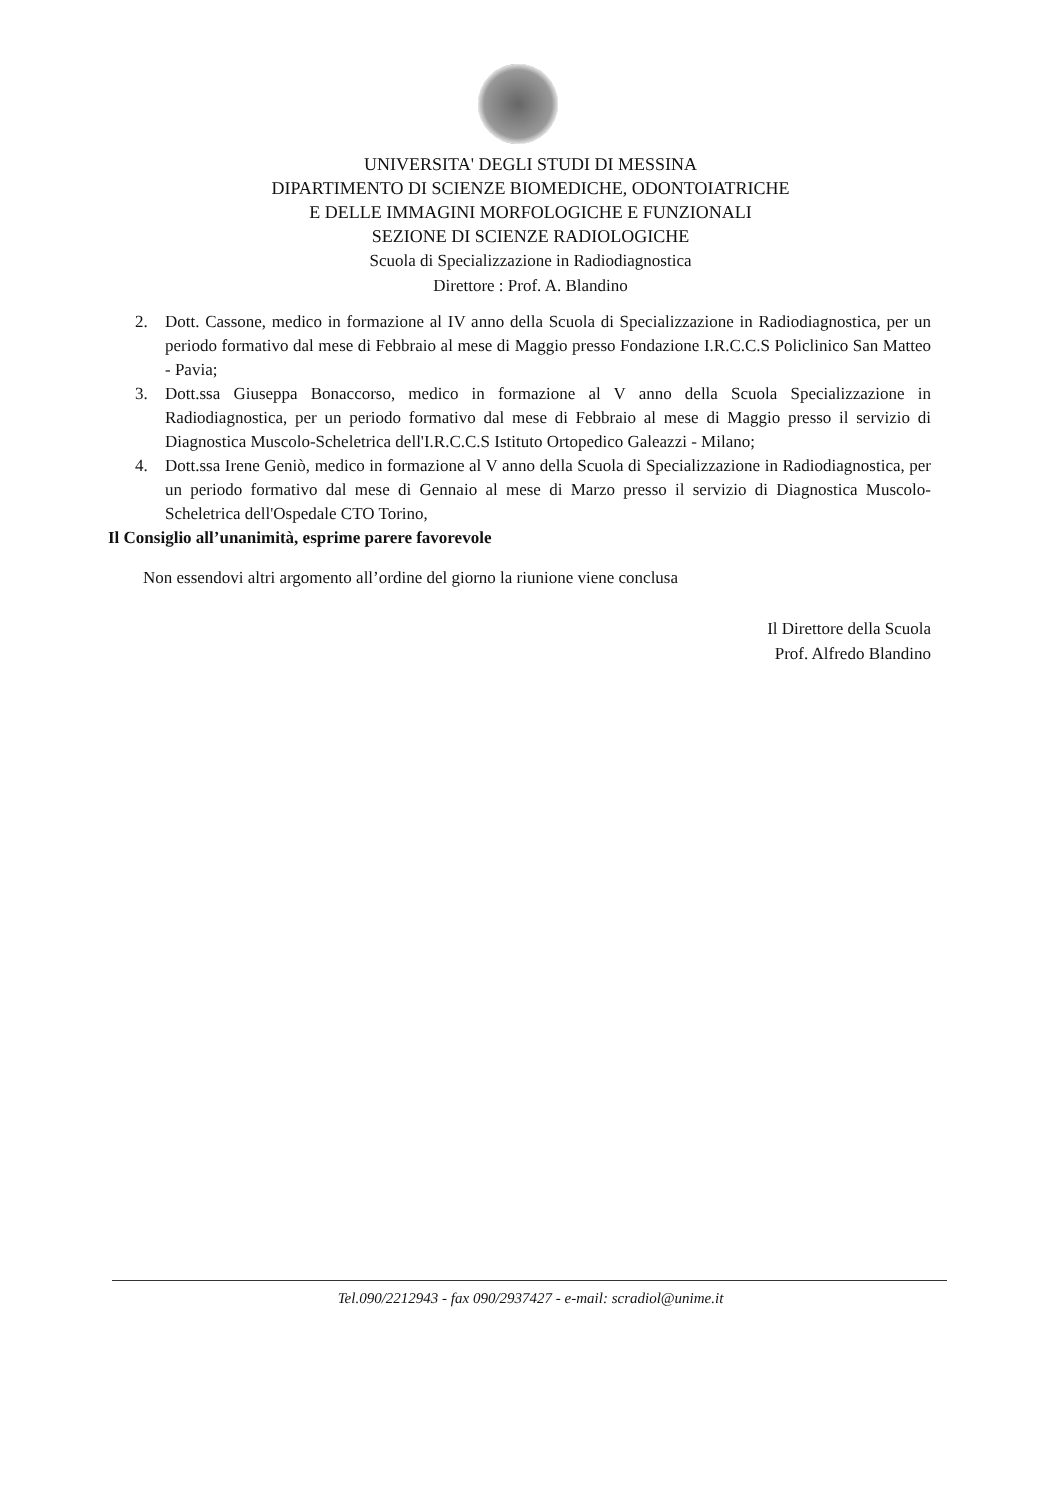UNIVERSITA' DEGLI STUDI DI MESSINA
DIPARTIMENTO DI SCIENZE BIOMEDICHE, ODONTOIATRICHE
E DELLE IMMAGINI MORFOLOGICHE E FUNZIONALI
SEZIONE DI SCIENZE RADIOLOGICHE
Scuola di Specializzazione in Radiodiagnostica
Direttore : Prof. A. Blandino
2. Dott. Cassone, medico in formazione al IV anno della Scuola di Specializzazione in Radiodiagnostica, per un periodo formativo dal mese di Febbraio al mese di Maggio presso Fondazione I.R.C.C.S Policlinico San Matteo - Pavia;
3. Dott.ssa Giuseppa Bonaccorso, medico in formazione al V anno della Scuola Specializzazione in Radiodiagnostica, per un periodo formativo dal mese di Febbraio al mese di Maggio presso il servizio di Diagnostica Muscolo-Scheletrica dell'I.R.C.C.S Istituto Ortopedico Galeazzi - Milano;
4. Dott.ssa Irene Geniò, medico in formazione al V anno della Scuola di Specializzazione in Radiodiagnostica, per un periodo formativo dal mese di Gennaio al mese di Marzo presso il servizio di Diagnostica Muscolo-Scheletrica dell'Ospedale CTO Torino,
Il Consiglio all’unanimità, esprime parere favorevole
Non essendovi altri argomento all’ordine del giorno la riunione viene conclusa
Il Direttore della Scuola
Prof. Alfredo Blandino
Tel.090/2212943 - fax 090/2937427 - e-mail: scradiol@unime.it